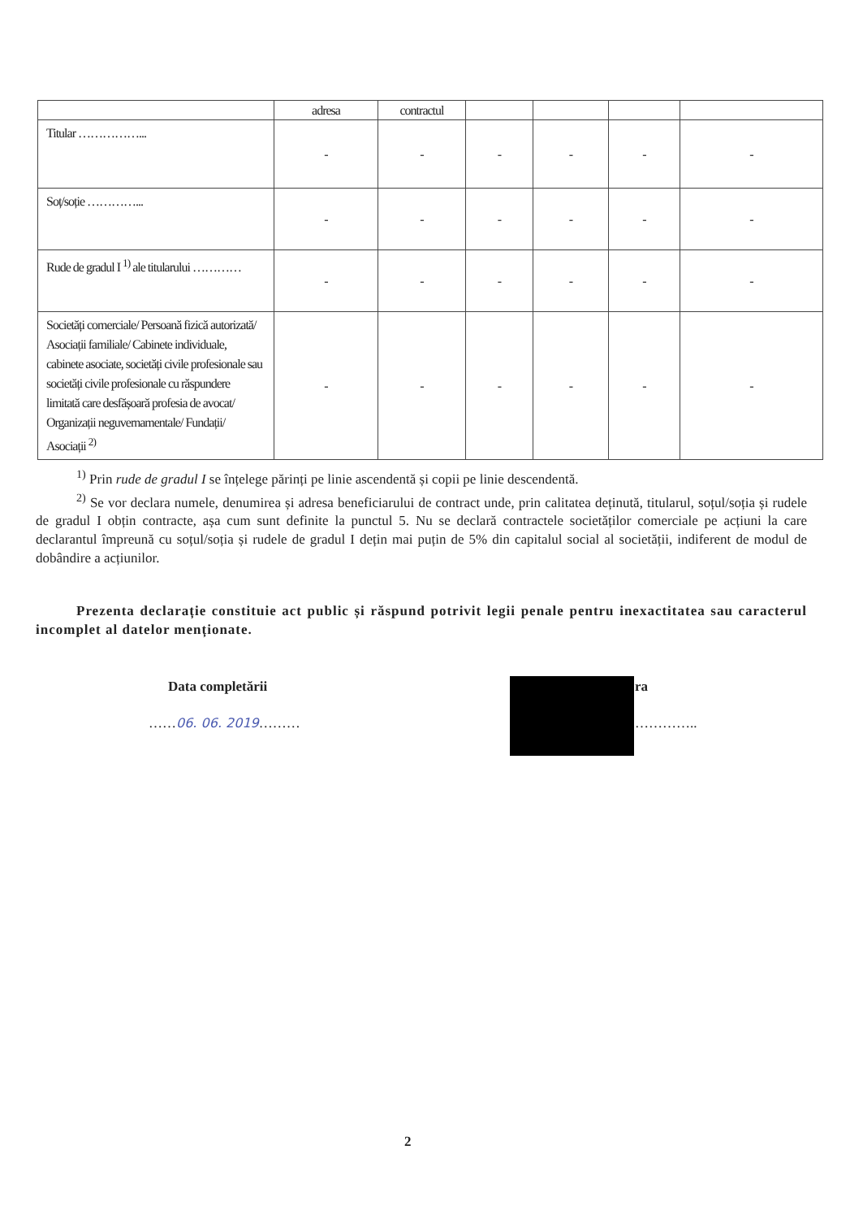| | adresa | contractul | | | | |
| --- | --- | --- | --- | --- | --- | --- |
| Titular ……………... | - | - | - | - | - | - |
| Soț/soție …………... | - | - | - | - | - | - |
| Rude de gradul I <sup>1)</sup> ale titularului ………… | - | - | - | - | - | - |
| Societăți comerciale/ Persoană fizică autorizată/ Asociații familiale/ Cabinete individuale, cabinete asociate, societăți civile profesionale sau societăți civile profesionale cu răspundere limitată care desfășoară profesia de avocat/ Organizații neguvernamentale/ Fundații/ Asociații <sup>2)</sup> | - | - | - | - | - | - |
<sup>1)</sup> Prin rude de gradul I se înțelege părinți pe linie ascendentă și copii pe linie descendentă.
<sup>2)</sup> Se vor declara numele, denumirea și adresa beneficiarului de contract unde, prin calitatea deținută, titularul, soțul/soția și rudele de gradul I obțin contracte, așa cum sunt definite la punctul 5. Nu se declară contractele societăților comerciale pe acțiuni la care declarantul împreună cu soțul/soția și rudele de gradul I dețin mai puțin de 5% din capitalul social al societății, indiferent de modul de dobândire a acțiunilor.
Prezenta declarație constituie act public și răspund potrivit legii penale pentru inexactitatea sau caracterul incomplet al datelor menționate.
Data completării ra
……06. 06. 2019……… …………..
2